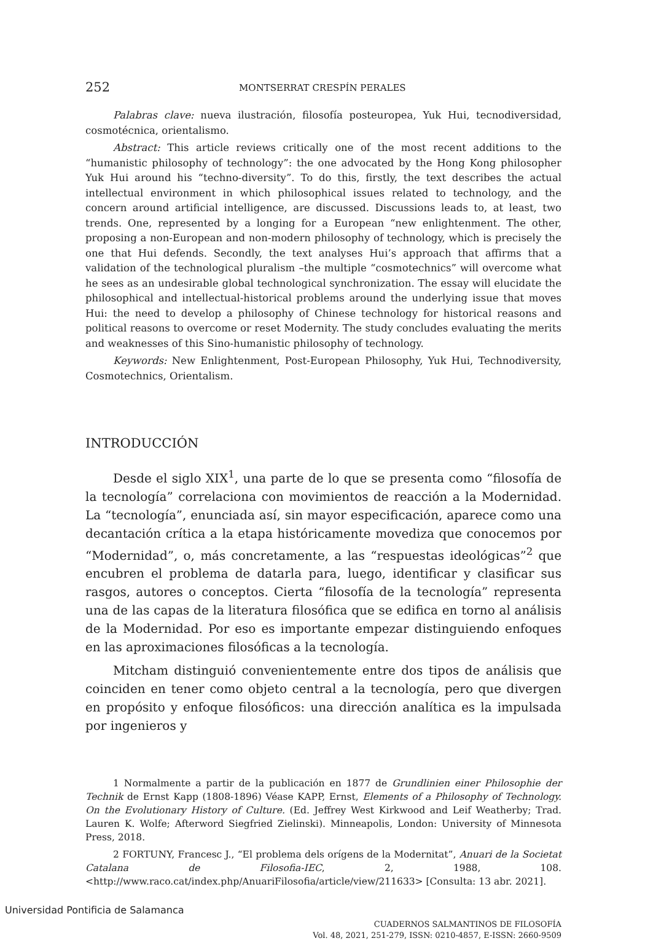252 MONTSERRAT CRESPÍN PERALES
Palabras clave: nueva ilustración, filosofía posteuropea, Yuk Hui, tecnodiversidad, cosmotécnica, orientalismo.
Abstract: This article reviews critically one of the most recent additions to the “humanistic philosophy of technology”: the one advocated by the Hong Kong philosopher Yuk Hui around his “techno-diversity”. To do this, firstly, the text describes the actual intellectual environment in which philosophical issues related to technology, and the concern around artificial intelligence, are discussed. Discussions leads to, at least, two trends. One, represented by a longing for a European “new enlightenment. The other, proposing a non-European and non-modern philosophy of technology, which is precisely the one that Hui defends. Secondly, the text analyses Hui’s approach that affirms that a validation of the technological pluralism –the multiple “cosmotechnics” will overcome what he sees as an undesirable global technological synchronization. The essay will elucidate the philosophical and intellectual-historical problems around the underlying issue that moves Hui: the need to develop a philosophy of Chinese technology for historical reasons and political reasons to overcome or reset Modernity. The study concludes evaluating the merits and weaknesses of this Sino-humanistic philosophy of technology.
Keywords: New Enlightenment, Post-European Philosophy, Yuk Hui, Technodiversity, Cosmotechnics, Orientalism.
INTRODUCCIÓN
Desde el siglo XIX<sup>1</sup>, una parte de lo que se presenta como “filosofía de la tecnología” correlaciona con movimientos de reacción a la Modernidad. La “tecnología”, enunciada así, sin mayor especificación, aparece como una decantación crítica a la etapa históricamente movediza que conocemos por “Modernidad”, o, más concretamente, a las “respuestas ideológicas”<sup>2</sup> que encubren el problema de datarla para, luego, identificar y clasificar sus rasgos, autores o conceptos. Cierta “filosofía de la tecnología” representa una de las capas de la literatura filosófica que se edifica en torno al análisis de la Modernidad. Por eso es importante empezar distinguiendo enfoques en las aproximaciones filosóficas a la tecnología.
Mitcham distinguió convenientemente entre dos tipos de análisis que coinciden en tener como objeto central a la tecnología, pero que divergen en propósito y enfoque filosóficos: una dirección analítica es la impulsada por ingenieros y
1 Normalmente a partir de la publicación en 1877 de Grundlinien einer Philosophie der Technik de Ernst Kapp (1808-1896) Véase KAPP, Ernst, Elements of a Philosophy of Technology. On the Evolutionary History of Culture. (Ed. Jeffrey West Kirkwood and Leif Weatherby; Trad. Lauren K. Wolfe; Afterword Siegfried Zielinski). Minneapolis, London: University of Minnesota Press, 2018.
2 FORTUNY, Francesc J., “El problema dels orígens de la Modernitat”, Anuari de la Societat Catalana de Filosofia-IEC, 2, 1988, 108. <http://www.raco.cat/index.php/AnuariFilosofia/article/view/211633> [Consulta: 13 abr. 2021].
CUADERNOS SALMANTINOS DE FILOSOFÍA
Vol. 48, 2021, 251-279, ISSN: 0210-4857, E-ISSN: 2660-9509
Universidad Pontificia de Salamanca